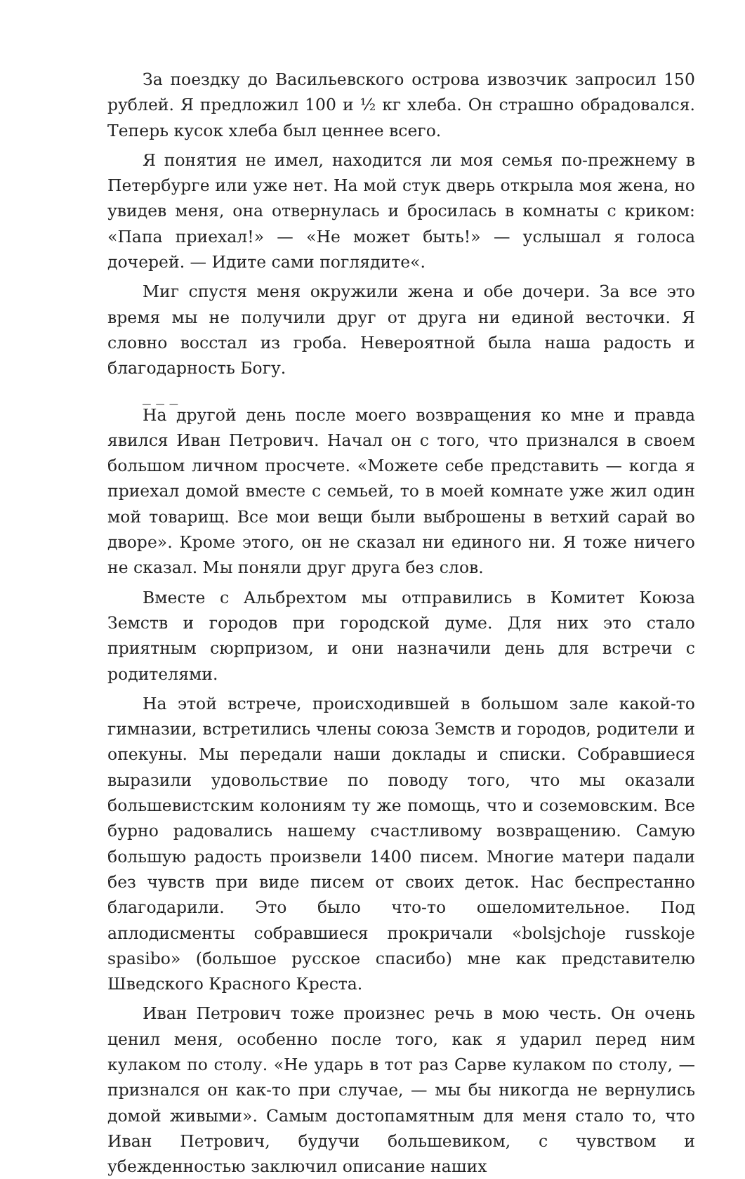За поездку до Васильевского острова извозчик запросил 150 рублей. Я предложил 100 и ½ кг хлеба. Он страшно обрадовался. Теперь кусок хлеба был ценнее всего.
Я понятия не имел, находится ли моя семья по-прежнему в Петербурге или уже нет. На мой стук дверь открыла моя жена, но увидев меня, она отвернулась и бросилась в комнаты с криком: «Папа приехал!» — «Не может быть!» — услышал я голоса дочерей. — Идите сами поглядите«.
Миг спустя меня окружили жена и обе дочери. За все это время мы не получили друг от друга ни единой весточки. Я словно восстал из гроба. Невероятной была наша радость и благодарность Богу.
_ _ _
На другой день после моего возвращения ко мне и правда явился Иван Петрович. Начал он с того, что признался в своем большом личном просчете. «Можете себе представить — когда я приехал домой вместе с семьей, то в моей комнате уже жил один мой товарищ. Все мои вещи были выброшены в ветхий сарай во дворе». Кроме этого, он не сказал ни единого ни. Я тоже ничего не сказал. Мы поняли друг друга без слов.
Вместе с Альбрехтом мы отправились в Комитет Коюза Земств и городов при городской думе. Для них это стало приятным сюрпризом, и они назначили день для встречи с родителями.
На этой встрече, происходившей в большом зале какой-то гимназии, встретились члены союза Земств и городов, родители и опекуны. Мы передали наши доклады и списки. Собравшиеся выразили удовольствие по поводу того, что мы оказали большевистским колониям ту же помощь, что и соземовским. Все бурно радовались нашему счастливому возвращению. Самую большую радость произвели 1400 писем. Многие матери падали без чувств при виде писем от своих деток. Нас беспрестанно благодарили. Это было что-то ошеломительное. Под аплодисменты собравшиеся прокричали «bolsjchoje russkoje spasibo» (большое русское спасибо) мне как представителю Шведского Красного Креста.
Иван Петрович тоже произнес речь в мою честь. Он очень ценил меня, особенно после того, как я ударил перед ним кулаком по столу. «Не ударь в тот раз Сарве кулаком по столу, — признался он как-то при случае, — мы бы никогда не вернулись домой живыми». Самым достопамятным для меня стало то, что Иван Петрович, будучи большевиком, с чувством и убежденностью заключил описание наших